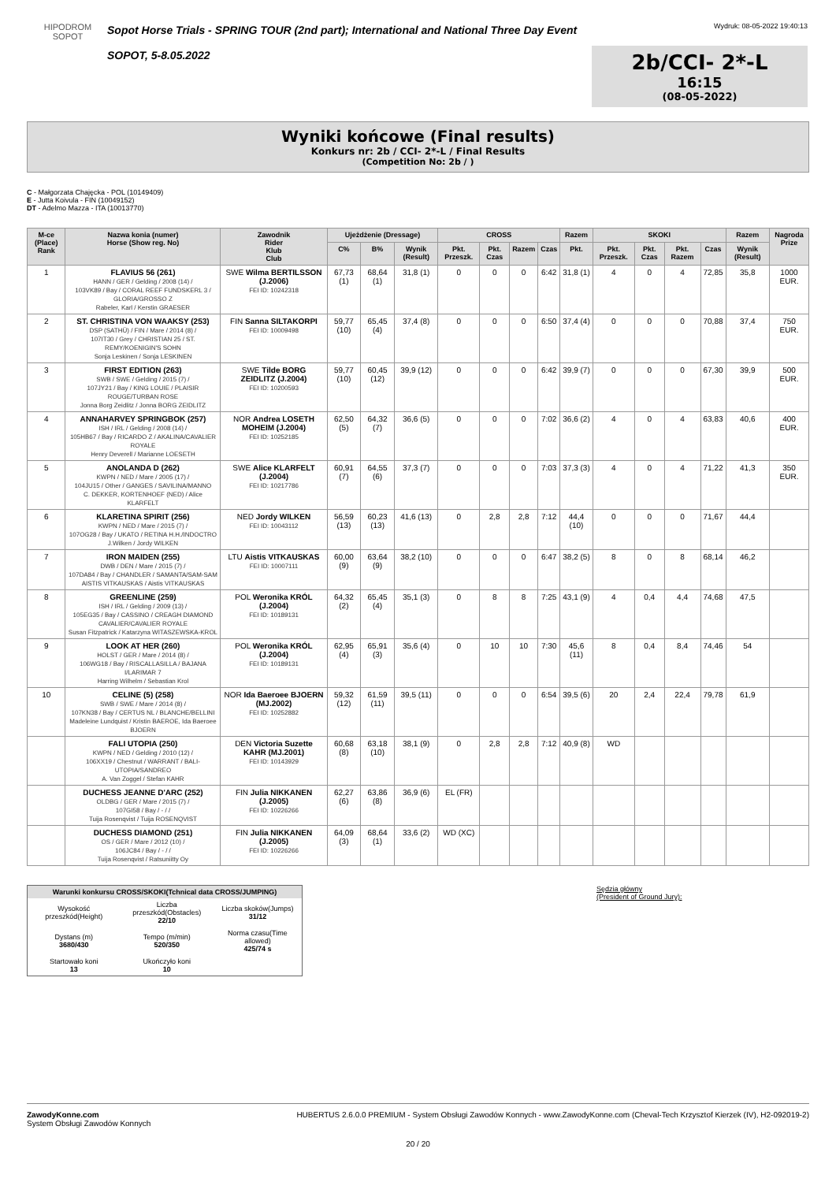HIPODROM
SOPOT
Sopot Horse Trials - SPRING TOUR (2nd part); International and National Three Day Event
SOPOT, 5-8.05.2022
Wydruk: 08-05-2022 19:40:13
2b/CCI- 2*-L
16:15
(08-05-2022)
Wyniki końcowe (Final results)
Konkurs nr: 2b / CCI- 2*-L / Final Results
(Competition No: 2b / )
C - Małgorzata Chajęcka - POL (10149409)
E - Jutta Koivula - FIN (10049152)
DT - Adelmo Mazza - ITA (10013770)
| M-ce (Place) Rank | Nazwa konia (numer) Horse (Show reg. No) | Zawodnik Rider Klub Club | Ujeżdżenie (Dressage) | | | CROSS | | | | Razem | SKOKI | | | | Razem | Nagroda Prize |
| --- | --- | --- | --- | --- | --- | --- | --- | --- | --- | --- | --- | --- | --- | --- | --- | --- |
| | | | C% | B% | Wynik (Result) | Pkt. Przeszk. | Pkt. Czas | Razem | Czas | Pkt. | Pkt. Przeszk. | Pkt. Czas | Pkt. Razem | Czas | Wynik (Result) | |
| 1 | FLAVIUS 56 (261) HANN / GER / Gelding / 2008 (14) / 103VK89 / Bay / CORAL REEF FUNDSKERL 3 / GLORIA/GROSSO Z Rabeler, Karl / Kerstin GRAESER | SWE Wilma BERTILSSON (J.2006) FEI ID: 10242318 | 67,73 (1) | 68,64 (1) | 31,8 (1) | 0 | 0 | 0 | 6:42 | 31,8 (1) | 4 | 0 | 4 | 72,85 | 35,8 | 1000 EUR. |
| 2 | ST. CHRISTINA VON WAAKSY (253) DSP (SATHÜ) / FIN / Mare / 2014 (8) / 107IT30 / Grey / CHRISTIAN 25 / ST. REMY/KOENIGIN'S SOHN Sonja Leskinen / Sonja LESKINEN | FIN Sanna SILTAKORPI FEI ID: 10009498 | 59,77 (10) | 65,45 (4) | 37,4 (8) | 0 | 0 | 0 | 6:50 | 37,4 (4) | 0 | 0 | 0 | 70,88 | 37,4 | 750 EUR. |
| 3 | FIRST EDITION (263) SWB / SWE / Gelding / 2015 (7) / 107JY21 / Bay / KING LOUIE / PLAISIR ROUGE/TURBAN ROSE Jonna Borg Zeidlitz / Jonna BORG ZEIDLITZ | SWE Tilde BORG ZEIDLITZ (J.2004) FEI ID: 10200593 | 59,77 (10) | 60,45 (12) | 39,9 (12) | 0 | 0 | 0 | 6:42 | 39,9 (7) | 0 | 0 | 0 | 67,30 | 39,9 | 500 EUR. |
| 4 | ANNAHARVEY SPRINGBOK (257) ISH / IRL / Gelding / 2008 (14) / 105HB67 / Bay / RICARDO Z / AKALINA/CAVALIER ROYALE Henry Deverell / Marianne LOESETH | NOR Andrea LOSETH MOHEIM (J.2004) FEI ID: 10252185 | 62,50 (5) | 64,32 (7) | 36,6 (5) | 0 | 0 | 0 | 7:02 | 36,6 (2) | 4 | 0 | 4 | 63,83 | 40,6 | 400 EUR. |
| 5 | ANOLANDA D (262) KWPN / NED / Mare / 2005 (17) / 104JU15 / Other / GANGES / SAVILINA/MANNO C. DEKKER, KORTENHOEF (NED) / Alice KLARFELT | SWE Alice KLARFELT (J.2004) FEI ID: 10217786 | 60,91 (7) | 64,55 (6) | 37,3 (7) | 0 | 0 | 0 | 7:03 | 37,3 (3) | 4 | 0 | 4 | 71,22 | 41,3 | 350 EUR. |
| 6 | KLARETINA SPIRIT (256) KWPN / NED / Mare / 2015 (7) / 107OG28 / Bay / UKATO / RETINA H.H./INDOCTRO J.Wilken / Jordy WILKEN | NED Jordy WILKEN FEI ID: 10043112 | 56,59 (13) | 60,23 (13) | 41,6 (13) | 0 | 2,8 | 2,8 | 7:12 | 44,4 (10) | 0 | 0 | 0 | 71,67 | 44,4 | |
| 7 | IRON MAIDEN (255) DWB / DEN / Mare / 2015 (7) / 107DA84 / Bay / CHANDLER / SAMANTA/SAM-SAM AISTIS VITKAUSKAS / Aistis VITKAUSKAS | LTU Aistis VITKAUSKAS FEI ID: 10007111 | 60,00 (9) | 63,64 (9) | 38,2 (10) | 0 | 0 | 0 | 6:47 | 38,2 (5) | 8 | 0 | 8 | 68,14 | 46,2 | |
| 8 | GREENLINE (259) ISH / IRL / Gelding / 2009 (13) / 105EG35 / Bay / CASSINO / CREAGH DIAMOND CAVALIER/CAVALIER ROYALE Susan Fitzpatrick / Katarzyna WITASZEWSKA-KROL | POL Weronika KRÓL (J.2004) FEI ID: 10189131 | 64,32 (2) | 65,45 (4) | 35,1 (3) | 0 | 8 | 8 | 7:25 | 43,1 (9) | 4 | 0,4 | 4,4 | 74,68 | 47,5 | |
| 9 | LOOK AT HER (260) HOLST / GER / Mare / 2014 (8) / 106WG18 / Bay / RISCALLASILLA / BAJANA I/LARIMAR 7 Harring Wilhelm / Sebastian Krol | POL Weronika KRÓL (J.2004) FEI ID: 10189131 | 62,95 (4) | 65,91 (3) | 35,6 (4) | 0 | 10 | 10 | 7:30 | 45,6 (11) | 8 | 0,4 | 8,4 | 74,46 | 54 | |
| 10 | CELINE (5) (258) SWB / SWE / Mare / 2014 (8) / 107KN38 / Bay / CERTUS NL / BLANCHE/BELLINI Madeleine Lundquist / Kristin BAEROE, Ida Baeroee BJOERN | NOR Ida Baeroee BJOERN (MJ.2002) FEI ID: 10252882 | 59,32 (12) | 61,59 (11) | 39,5 (11) | 0 | 0 | 0 | 6:54 | 39,5 (6) | 20 | 2,4 | 22,4 | 79,78 | 61,9 | |
| | FALI UTOPIA (250) KWPN / NED / Gelding / 2010 (12) / 106XX19 / Chestnut / WARRANT / BALI-UTOPIA/SANDREO A. Van Zoggel / Stefan KAHR | DEN Victoria Suzette KAHR (MJ.2001) FEI ID: 10143929 | 60,68 (8) | 63,18 (10) | 38,1 (9) | 0 | 2,8 | 2,8 | 7:12 | 40,9 (8) | WD | | | | | |
| | DUCHESS JEANNE D'ARC (252) OLDBG / GER / Mare / 2015 (7) / 107GI58 / Bay / - / / Tuija Rosenqvist / Tuija ROSENQVIST | FIN Julia NIKKANEN (J.2005) FEI ID: 10226266 | 62,27 (6) | 63,86 (8) | 36,9 (6) | EL (FR) | | | | | | | | | | |
| | DUCHESS DIAMOND (251) OS / GER / Mare / 2012 (10) / 106JC84 / Bay / - / / Tuija Rosenqvist / Ratsuniitty Oy | FIN Julia NIKKANEN (J.2005) FEI ID: 10226266 | 64,09 (3) | 68,64 (1) | 33,6 (2) | WD (XC) | | | | | | | | | | |
| Warunki konkursu CROSS/SKOKI(Tchnical data CROSS/JUMPING) | | |
| --- | --- | --- |
| Wysokość przeszkód(Height) | Liczba przeszkód(Obstacles) 22/10 | Liczba skoków(Jumps) 31/12 |
| Dystans (m) 3680/430 | Tempo (m/min) 520/350 | Norma czasu(Time allowed) 425/74 s |
| Startowało koni 13 | Ukończyło koni 10 | |
Sędzia główny
(President of Ground Jury):
ZawodyKonne.com
System Obsługi Zawodów Konnych
HUBERTUS 2.6.0.0 PREMIUM - System Obsługi Zawodów Konnych - www.ZawodyKonne.com (Cheval-Tech Krzysztof Kierzek (IV), H2-092019-2)
20 / 20